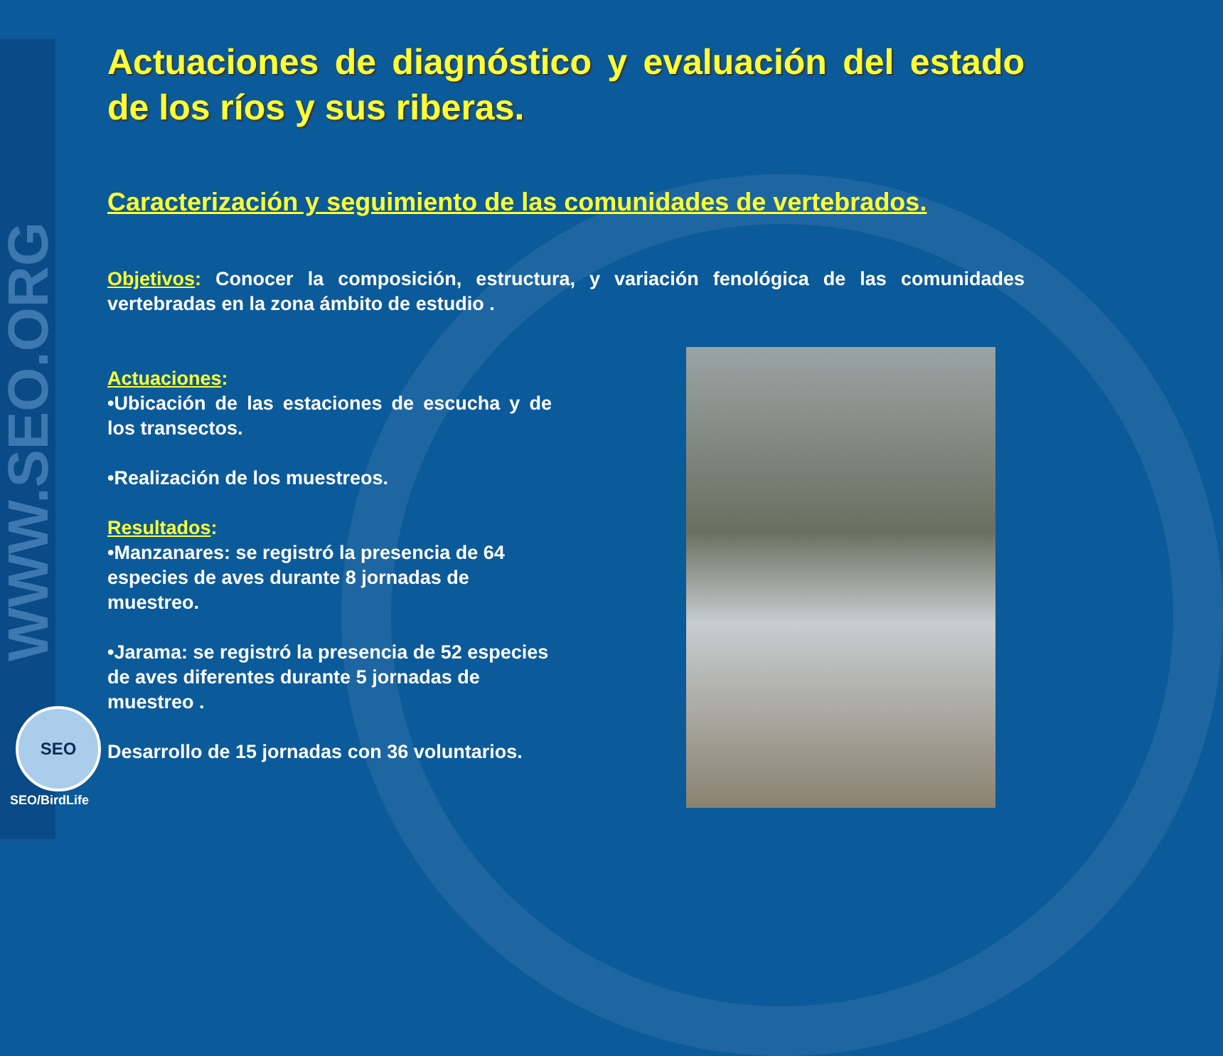WWW.SEO.ORG
SEO
SEO/BirdLife
Actuaciones de diagnóstico y evaluación del estado de los ríos y sus riberas.
Caracterización y seguimiento de las comunidades de vertebrados.
Objetivos: Conocer la composición, estructura, y variación fenológica de las comunidades vertebradas en la zona ámbito de estudio .
Actuaciones:
•Ubicación de las estaciones de escucha y de los transectos.
•Realización de los muestreos.
Resultados:
•Manzanares: se registró la presencia de 64 especies de aves durante 8 jornadas de muestreo.
•Jarama: se registró la presencia de 52 especies de aves diferentes durante 5 jornadas de muestreo .
Desarrollo de 15 jornadas con 36 voluntarios.